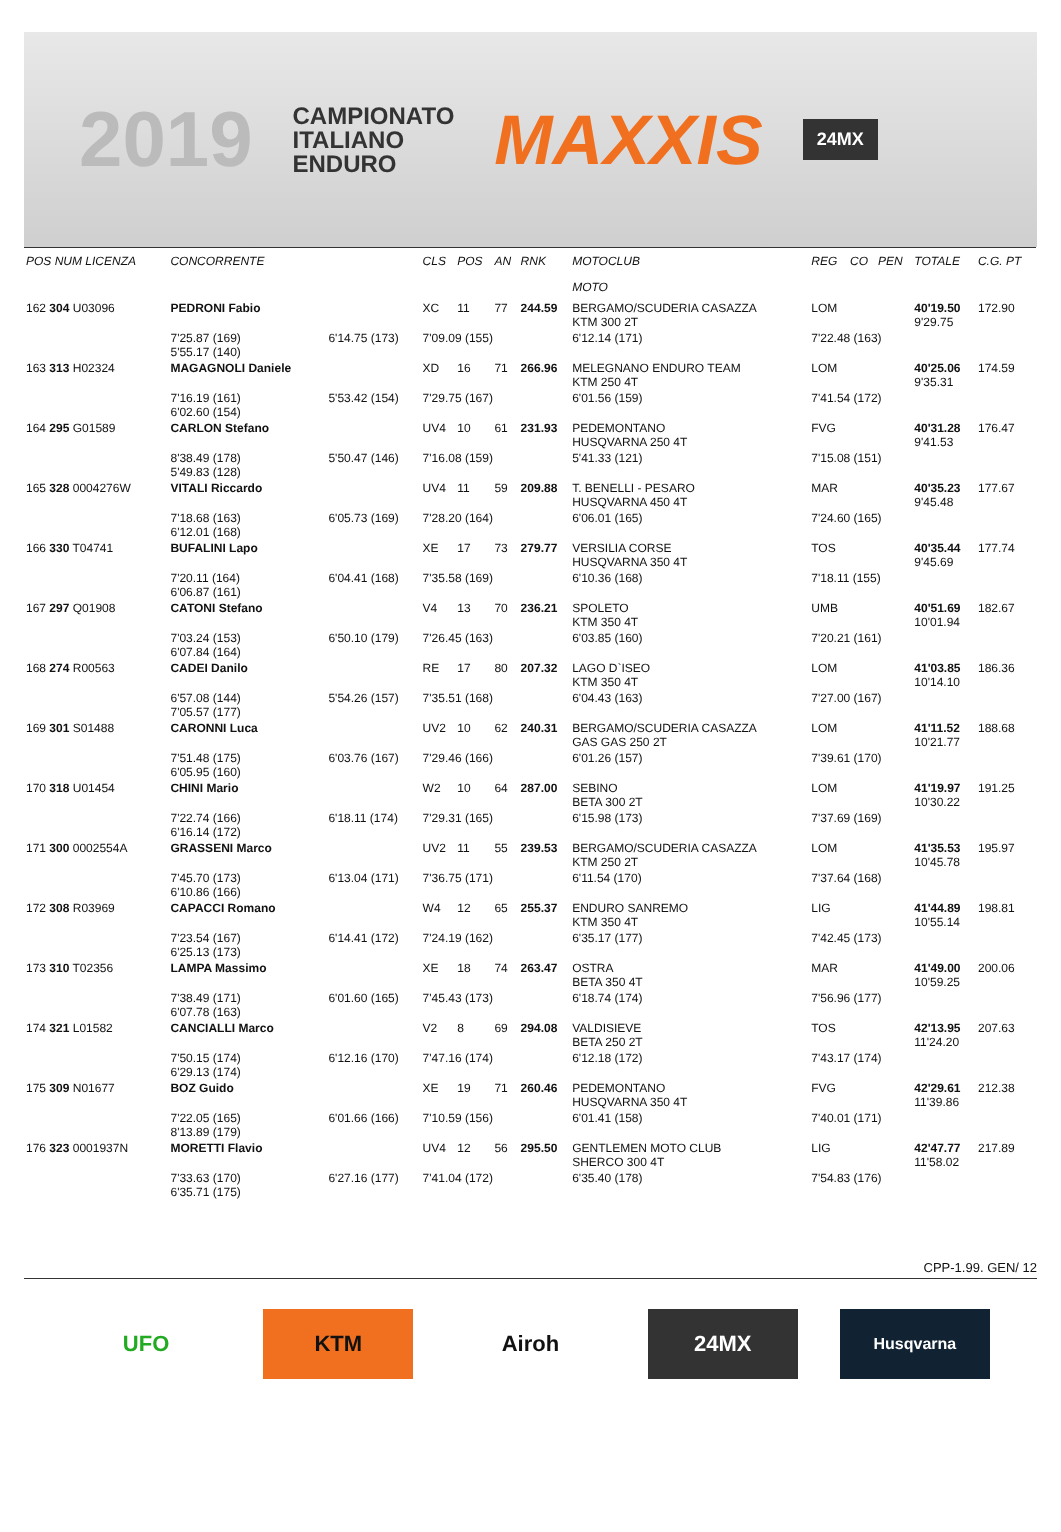2019 CAMPIONATO
ITALIANO
ENDURO MAXXIS 24MX
| POS NUM LICENZA | CONCORRENTE | | CLS | POS | AN | RNK | MOTOCLUB | REG | CO | PEN | TOTALE | C.G. PT |
| --- | --- | --- | --- | --- | --- | --- | --- | --- | --- | --- | --- | --- |
| | | | | | | | MOTO | | | | | |
| 162 304 U03096 | PEDRONI Fabio | | XC | 11 | 77 | 244.59 | BERGAMO/SCUDERIA CASAZZA KTM 300 2T | LOM | | | 40'19.50 9'29.75 | 172.90 |
| | 7'25.87 (169) 5'55.17 (140) | 6'14.75 (173) | 7'09.09 (155) | | | | 6'12.14 (171) | 7'22.48 (163) | | | | |
| 163 313 H02324 | MAGAGNOLI Daniele | | XD | 16 | 71 | 266.96 | MELEGNANO ENDURO TEAM KTM 250 4T | LOM | | | 40'25.06 9'35.31 | 174.59 |
| | 7'16.19 (161) 6'02.60 (154) | 5'53.42 (154) | 7'29.75 (167) | | | | 6'01.56 (159) | 7'41.54 (172) | | | | |
| 164 295 G01589 | CARLON Stefano | | UV4 | 10 | 61 | 231.93 | PEDEMONTANO HUSQVARNA 250 4T | FVG | | | 40'31.28 9'41.53 | 176.47 |
| | 8'38.49 (178) 5'49.83 (128) | 5'50.47 (146) | 7'16.08 (159) | | | | 5'41.33 (121) | 7'15.08 (151) | | | | |
| 165 328 0004276W | VITALI Riccardo | | UV4 | 11 | 59 | 209.88 | T. BENELLI - PESARO HUSQVARNA 450 4T | MAR | | | 40'35.23 9'45.48 | 177.67 |
| | 7'18.68 (163) 6'12.01 (168) | 6'05.73 (169) | 7'28.20 (164) | | | | 6'06.01 (165) | 7'24.60 (165) | | | | |
| 166 330 T04741 | BUFALINI Lapo | | XE | 17 | 73 | 279.77 | VERSILIA CORSE HUSQVARNA 350 4T | TOS | | | 40'35.44 9'45.69 | 177.74 |
| | 7'20.11 (164) 6'06.87 (161) | 6'04.41 (168) | 7'35.58 (169) | | | | 6'10.36 (168) | 7'18.11 (155) | | | | |
| 167 297 Q01908 | CATONI Stefano | | V4 | 13 | 70 | 236.21 | SPOLETO KTM 350 4T | UMB | | | 40'51.69 10'01.94 | 182.67 |
| | 7'03.24 (153) 6'07.84 (164) | 6'50.10 (179) | 7'26.45 (163) | | | | 6'03.85 (160) | 7'20.21 (161) | | | | |
| 168 274 R00563 | CADEI Danilo | | RE | 17 | 80 | 207.32 | LAGO D`ISEO KTM 350 4T | LOM | | | 41'03.85 10'14.10 | 186.36 |
| | 6'57.08 (144) 7'05.57 (177) | 5'54.26 (157) | 7'35.51 (168) | | | | 6'04.43 (163) | 7'27.00 (167) | | | | |
| 169 301 S01488 | CARONNI Luca | | UV2 | 10 | 62 | 240.31 | BERGAMO/SCUDERIA CASAZZA GAS GAS 250 2T | LOM | | | 41'11.52 10'21.77 | 188.68 |
| | 7'51.48 (175) 6'05.95 (160) | 6'03.76 (167) | 7'29.46 (166) | | | | 6'01.26 (157) | 7'39.61 (170) | | | | |
| 170 318 U01454 | CHINI Mario | | W2 | 10 | 64 | 287.00 | SEBINO BETA 300 2T | LOM | | | 41'19.97 10'30.22 | 191.25 |
| | 7'22.74 (166) 6'16.14 (172) | 6'18.11 (174) | 7'29.31 (165) | | | | 6'15.98 (173) | 7'37.69 (169) | | | | |
| 171 300 0002554A | GRASSENI Marco | | UV2 | 11 | 55 | 239.53 | BERGAMO/SCUDERIA CASAZZA KTM 250 2T | LOM | | | 41'35.53 10'45.78 | 195.97 |
| | 7'45.70 (173) 6'10.86 (166) | 6'13.04 (171) | 7'36.75 (171) | | | | 6'11.54 (170) | 7'37.64 (168) | | | | |
| 172 308 R03969 | CAPACCI Romano | | W4 | 12 | 65 | 255.37 | ENDURO SANREMO KTM 350 4T | LIG | | | 41'44.89 10'55.14 | 198.81 |
| | 7'23.54 (167) 6'25.13 (173) | 6'14.41 (172) | 7'24.19 (162) | | | | 6'35.17 (177) | 7'42.45 (173) | | | | |
| 173 310 T02356 | LAMPA Massimo | | XE | 18 | 74 | 263.47 | OSTRA BETA 350 4T | MAR | | | 41'49.00 10'59.25 | 200.06 |
| | 7'38.49 (171) 6'07.78 (163) | 6'01.60 (165) | 7'45.43 (173) | | | | 6'18.74 (174) | 7'56.96 (177) | | | | |
| 174 321 L01582 | CANCIALLI Marco | | V2 | 8 | 69 | 294.08 | VALDISIEVE BETA 250 2T | TOS | | | 42'13.95 11'24.20 | 207.63 |
| | 7'50.15 (174) 6'29.13 (174) | 6'12.16 (170) | 7'47.16 (174) | | | | 6'12.18 (172) | 7'43.17 (174) | | | | |
| 175 309 N01677 | BOZ Guido | | XE | 19 | 71 | 260.46 | PEDEMONTANO HUSQVARNA 350 4T | FVG | | | 42'29.61 11'39.86 | 212.38 |
| | 7'22.05 (165) 8'13.89 (179) | 6'01.66 (166) | 7'10.59 (156) | | | | 6'01.41 (158) | 7'40.01 (171) | | | | |
| 176 323 0001937N | MORETTI Flavio | | UV4 | 12 | 56 | 295.50 | GENTLEMEN MOTO CLUB SHERCO 300 4T | LIG | | | 42'47.77 11'58.02 | 217.89 |
| | 7'33.63 (170) 6'35.71 (175) | 6'27.16 (177) | 7'41.04 (172) | | | | 6'35.40 (178) | 7'54.83 (176) | | | | |
CPP-1.99. GEN/ 12
UFO KTM Airoh 24MX
Husqvarna